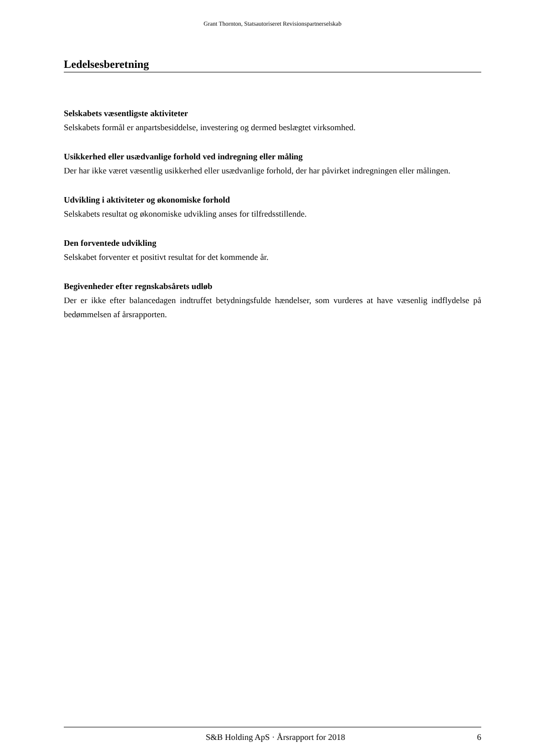Grant Thornton, Statsautoriseret Revisionspartnerselskab
Ledelsesberetning
Selskabets væsentligste aktiviteter
Selskabets formål er anpartsbesiddelse, investering og dermed beslægtet virksomhed.
Usikkerhed eller usædvanlige forhold ved indregning eller måling
Der har ikke været væsentlig usikkerhed eller usædvanlige forhold, der har påvirket indregningen eller målingen.
Udvikling i aktiviteter og økonomiske forhold
Selskabets resultat og økonomiske udvikling anses for tilfredsstillende.
Den forventede udvikling
Selskabet forventer et positivt resultat for det kommende år.
Begivenheder efter regnskabsårets udløb
Der er ikke efter balancedagen indtruffet betydningsfulde hændelser, som vurderes at have væsenlig indflydelse på bedømmelsen af årsrapporten.
S&B Holding ApS · Årsrapport for 2018 6